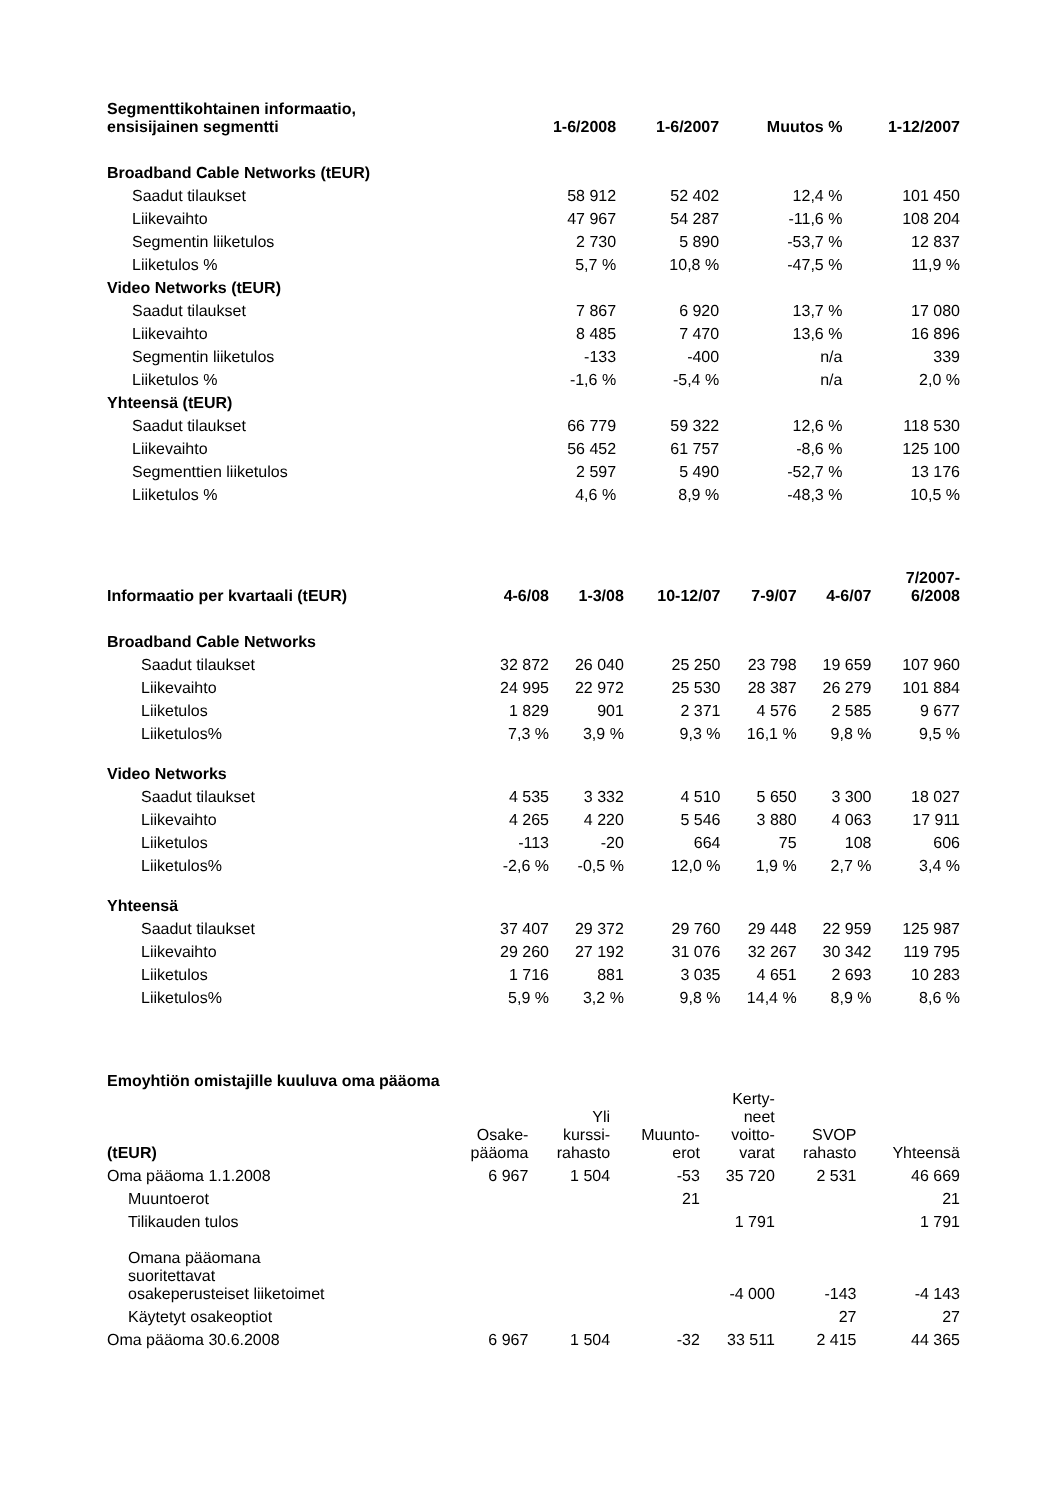| Segmenttikohtainen informaatio, ensisijainen segmentti | 1-6/2008 | 1-6/2007 | Muutos % | 1-12/2007 |
| --- | --- | --- | --- | --- |
| Broadband Cable Networks (tEUR) | | | | |
| Saadut tilaukset | 58 912 | 52 402 | 12,4 % | 101 450 |
| Liikevaihto | 47 967 | 54 287 | -11,6 % | 108 204 |
| Segmentin liiketulos | 2 730 | 5 890 | -53,7 % | 12 837 |
| Liiketulos % | 5,7 % | 10,8 % | -47,5 % | 11,9 % |
| Video Networks (tEUR) | | | | |
| Saadut tilaukset | 7 867 | 6 920 | 13,7 % | 17 080 |
| Liikevaihto | 8 485 | 7 470 | 13,6 % | 16 896 |
| Segmentin liiketulos | -133 | -400 | n/a | 339 |
| Liiketulos % | -1,6 % | -5,4 % | n/a | 2,0 % |
| Yhteensä (tEUR) | | | | |
| Saadut tilaukset | 66 779 | 59 322 | 12,6 % | 118 530 |
| Liikevaihto | 56 452 | 61 757 | -8,6 % | 125 100 |
| Segmenttien liiketulos | 2 597 | 5 490 | -52,7 % | 13 176 |
| Liiketulos % | 4,6 % | 8,9 % | -48,3 % | 10,5 % |
| Informaatio per kvartaali (tEUR) | 4-6/08 | 1-3/08 | 10-12/07 | 7-9/07 | 4-6/07 | 7/2007- 6/2008 |
| --- | --- | --- | --- | --- | --- | --- |
| Broadband Cable Networks | | | | | | |
| Saadut tilaukset | 32 872 | 26 040 | 25 250 | 23 798 | 19 659 | 107 960 |
| Liikevaihto | 24 995 | 22 972 | 25 530 | 28 387 | 26 279 | 101 884 |
| Liiketulos | 1 829 | 901 | 2 371 | 4 576 | 2 585 | 9 677 |
| Liiketulos% | 7,3 % | 3,9 % | 9,3 % | 16,1 % | 9,8 % | 9,5 % |
| Video Networks | | | | | | |
| Saadut tilaukset | 4 535 | 3 332 | 4 510 | 5 650 | 3 300 | 18 027 |
| Liikevaihto | 4 265 | 4 220 | 5 546 | 3 880 | 4 063 | 17 911 |
| Liiketulos | -113 | -20 | 664 | 75 | 108 | 606 |
| Liiketulos% | -2,6 % | -0,5 % | 12,0 % | 1,9 % | 2,7 % | 3,4 % |
| Yhteensä | | | | | | |
| Saadut tilaukset | 37 407 | 29 372 | 29 760 | 29 448 | 22 959 | 125 987 |
| Liikevaihto | 29 260 | 27 192 | 31 076 | 32 267 | 30 342 | 119 795 |
| Liiketulos | 1 716 | 881 | 3 035 | 4 651 | 2 693 | 10 283 |
| Liiketulos% | 5,9 % | 3,2 % | 9,8 % | 14,4 % | 8,9 % | 8,6 % |
Emoyhtiön omistajille kuuluva oma pääoma
| (tEUR) | Osake- pääoma | Yli kurssi- rahasto | Muunto- erot | Kerty- neet voitto- varat | SVOP rahasto | Yhteensä |
| --- | --- | --- | --- | --- | --- | --- |
| Oma pääoma 1.1.2008 | 6 967 | 1 504 | -53 | 35 720 | 2 531 | 46 669 |
| Muuntoerot | | | 21 | | | 21 |
| Tilikauden tulos | | | | 1 791 | | 1 791 |
| Omana pääomana suoritettavat osakeperusteiset liiketoimet | | | | -4 000 | -143 | -4 143 |
| Käytetyt osakeoptiot | | | | | 27 | 27 |
| Oma pääoma 30.6.2008 | 6 967 | 1 504 | -32 | 33 511 | 2 415 | 44 365 |